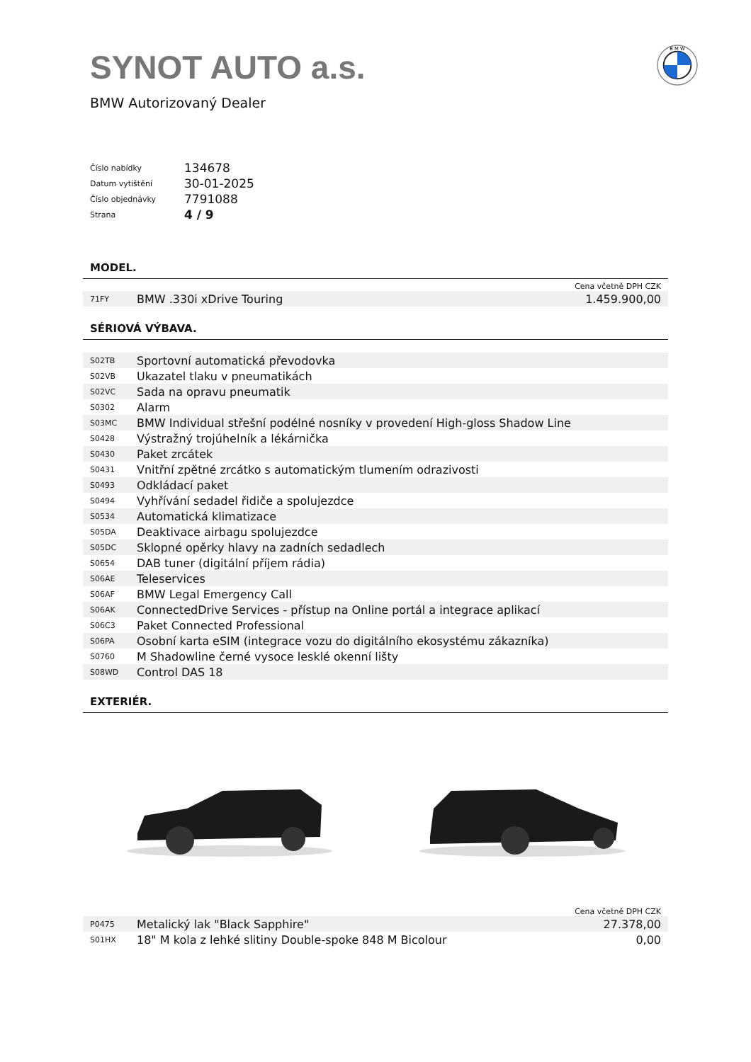B M W
SYNOT AUTO a.s.
BMW Autorizovaný Dealer
| Číslo nabídky | 134678 |
| Datum vytištění | 30-01-2025 |
| Číslo objednávky | 7791088 |
| Strana | 4 / 9 |
MODEL.
Cena včetně DPH CZK
| 71FY | BMW .330i xDrive Touring | 1.459.900,00 |
SÉRIOVÁ VÝBAVA.
| S02TB | Sportovní automatická převodovka |
| S02VB | Ukazatel tlaku v pneumatikách |
| S02VC | Sada na opravu pneumatik |
| S0302 | Alarm |
| S03MC | BMW Individual střešní podélné nosníky v provedení High-gloss Shadow Line |
| S0428 | Výstražný trojúhelník a lékárnička |
| S0430 | Paket zrcátek |
| S0431 | Vnitřní zpětné zrcátko s automatickým tlumením odrazivosti |
| S0493 | Odkládací paket |
| S0494 | Vyhřívání sedadel řidiče a spolujezdce |
| S0534 | Automatická klimatizace |
| S05DA | Deaktivace airbagu spolujezdce |
| S05DC | Sklopné opěrky hlavy na zadních sedadlech |
| S0654 | DAB tuner (digitální příjem rádia) |
| S06AE | Teleservices |
| S06AF | BMW Legal Emergency Call |
| S06AK | ConnectedDrive Services - přístup na Online portál a integrace aplikací |
| S06C3 | Paket Connected Professional |
| S06PA | Osobní karta eSIM (integrace vozu do digitálního ekosystému zákazníka) |
| S0760 | M Shadowline černé vysoce lesklé okenní lišty |
| S08WD | Control DAS 18 |
EXTERIÉR.
Cena včetně DPH CZK
| P0475 | Metalický lak "Black Sapphire" | 27.378,00 |
| S01HX | 18" M kola z lehké slitiny Double-spoke 848 M Bicolour | 0,00 |